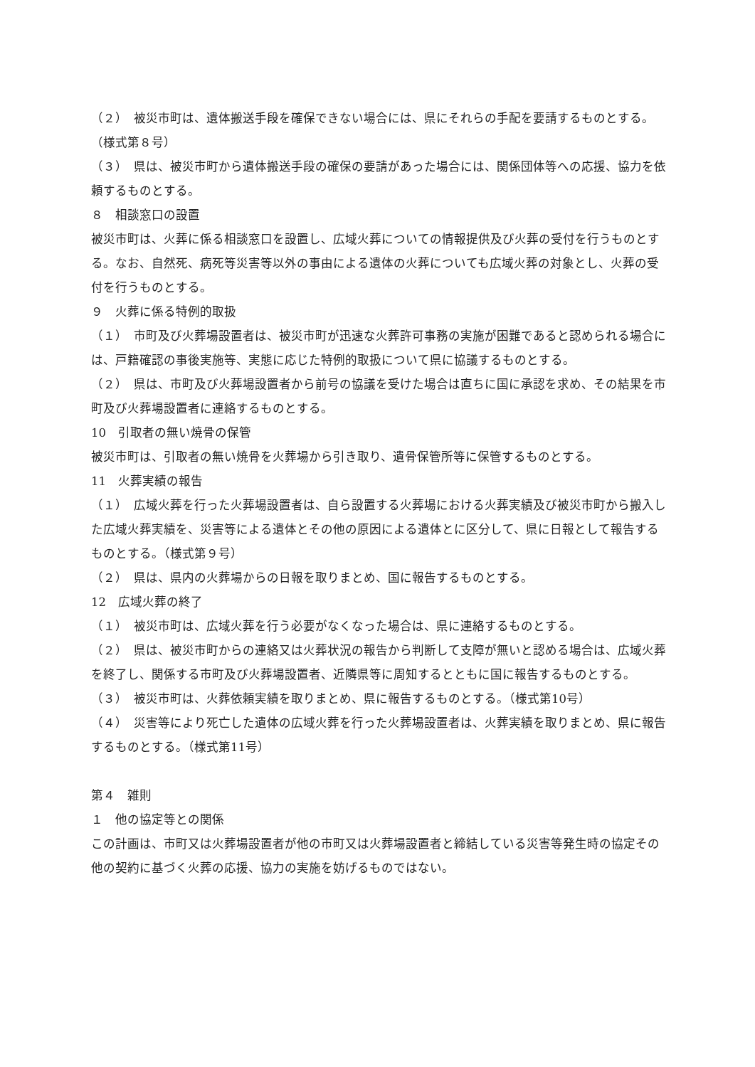（２）　被災市町は、遺体搬送手段を確保できない場合には、県にそれらの手配を要請するものとする。（様式第８号）
（３）　県は、被災市町から遺体搬送手段の確保の要請があった場合には、関係団体等への応援、協力を依頼するものとする。
８　相談窓口の設置
被災市町は、火葬に係る相談窓口を設置し、広域火葬についての情報提供及び火葬の受付を行うものとする。なお、自然死、病死等災害等以外の事由による遺体の火葬についても広域火葬の対象とし、火葬の受付を行うものとする。
９　火葬に係る特例的取扱
（１）　市町及び火葬場設置者は、被災市町が迅速な火葬許可事務の実施が困難であると認められる場合には、戸籍確認の事後実施等、実態に応じた特例的取扱について県に協議するものとする。
（２）　県は、市町及び火葬場設置者から前号の協議を受けた場合は直ちに国に承認を求め、その結果を市町及び火葬場設置者に連絡するものとする。
10　引取者の無い焼骨の保管
被災市町は、引取者の無い焼骨を火葬場から引き取り、遺骨保管所等に保管するものとする。
11　火葬実績の報告
（１）　広域火葬を行った火葬場設置者は、自ら設置する火葬場における火葬実績及び被災市町から搬入した広域火葬実績を、災害等による遺体とその他の原因による遺体とに区分して、県に日報として報告するものとする。（様式第９号）
（２）　県は、県内の火葬場からの日報を取りまとめ、国に報告するものとする。
12　広域火葬の終了
（１）　被災市町は、広域火葬を行う必要がなくなった場合は、県に連絡するものとする。
（２）　県は、被災市町からの連絡又は火葬状況の報告から判断して支障が無いと認める場合は、広域火葬を終了し、関係する市町及び火葬場設置者、近隣県等に周知するとともに国に報告するものとする。
（３）　被災市町は、火葬依頼実績を取りまとめ、県に報告するものとする。（様式第10号）
（４）　災害等により死亡した遺体の広域火葬を行った火葬場設置者は、火葬実績を取りまとめ、県に報告するものとする。（様式第11号）
第４　雑則
１　他の協定等との関係
この計画は、市町又は火葬場設置者が他の市町又は火葬場設置者と締結している災害等発生時の協定その他の契約に基づく火葬の応援、協力の実施を妨げるものではない。